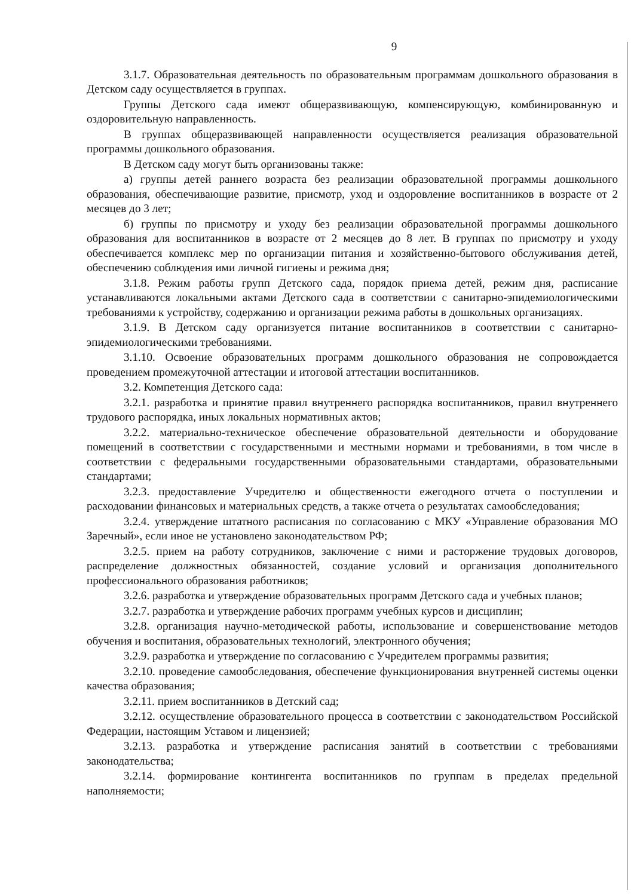9
3.1.7. Образовательная деятельность по образовательным программам дошкольного образования в Детском саду осуществляется в группах.
Группы Детского сада имеют общеразвивающую, компенсирующую, комбинированную и оздоровительную направленность.
В группах общеразвивающей направленности осуществляется реализация образовательной программы дошкольного образования.
В Детском саду могут быть организованы также:
а) группы детей раннего возраста без реализации образовательной программы дошкольного образования, обеспечивающие развитие, присмотр, уход и оздоровление воспитанников в возрасте от 2 месяцев до 3 лет;
б) группы по присмотру и уходу без реализации образовательной программы дошкольного образования для воспитанников в возрасте от 2 месяцев до 8 лет. В группах по присмотру и уходу обеспечивается комплекс мер по организации питания и хозяйственно-бытового обслуживания детей, обеспечению соблюдения ими личной гигиены и режима дня;
3.1.8. Режим работы групп Детского сада, порядок приема детей, режим дня, расписание устанавливаются локальными актами Детского сада в соответствии с санитарно-эпидемиологическими требованиями к устройству, содержанию и организации режима работы в дошкольных организациях.
3.1.9. В Детском саду организуется питание воспитанников в соответствии с санитарно-эпидемиологическими требованиями.
3.1.10. Освоение образовательных программ дошкольного образования не сопровождается проведением промежуточной аттестации и итоговой аттестации воспитанников.
3.2. Компетенция Детского сада:
3.2.1. разработка и принятие правил внутреннего распорядка воспитанников, правил внутреннего трудового распорядка, иных локальных нормативных актов;
3.2.2. материально-техническое обеспечение образовательной деятельности и оборудование помещений в соответствии с государственными и местными нормами и требованиями, в том числе в соответствии с федеральными государственными образовательными стандартами, образовательными стандартами;
3.2.3. предоставление Учредителю и общественности ежегодного отчета о поступлении и расходовании финансовых и материальных средств, а также отчета о результатах самообследования;
3.2.4. утверждение штатного расписания по согласованию с МКУ «Управление образования МО Заречный», если иное не установлено законодательством РФ;
3.2.5. прием на работу сотрудников, заключение с ними и расторжение трудовых договоров, распределение должностных обязанностей, создание условий и организация дополнительного профессионального образования работников;
3.2.6. разработка и утверждение образовательных программ Детского сада и учебных планов;
3.2.7. разработка и утверждение рабочих программ учебных курсов и дисциплин;
3.2.8. организация научно-методической работы, использование и совершенствование методов обучения и воспитания, образовательных технологий, электронного обучения;
3.2.9. разработка и утверждение по согласованию с Учредителем программы развития;
3.2.10. проведение самообследования, обеспечение функционирования внутренней системы оценки качества образования;
3.2.11. прием воспитанников в Детский сад;
3.2.12. осуществление образовательного процесса в соответствии с законодательством Российской Федерации, настоящим Уставом и лицензией;
3.2.13. разработка и утверждение расписания занятий в соответствии с требованиями законодательства;
3.2.14. формирование контингента воспитанников по группам в пределах предельной наполняемости;